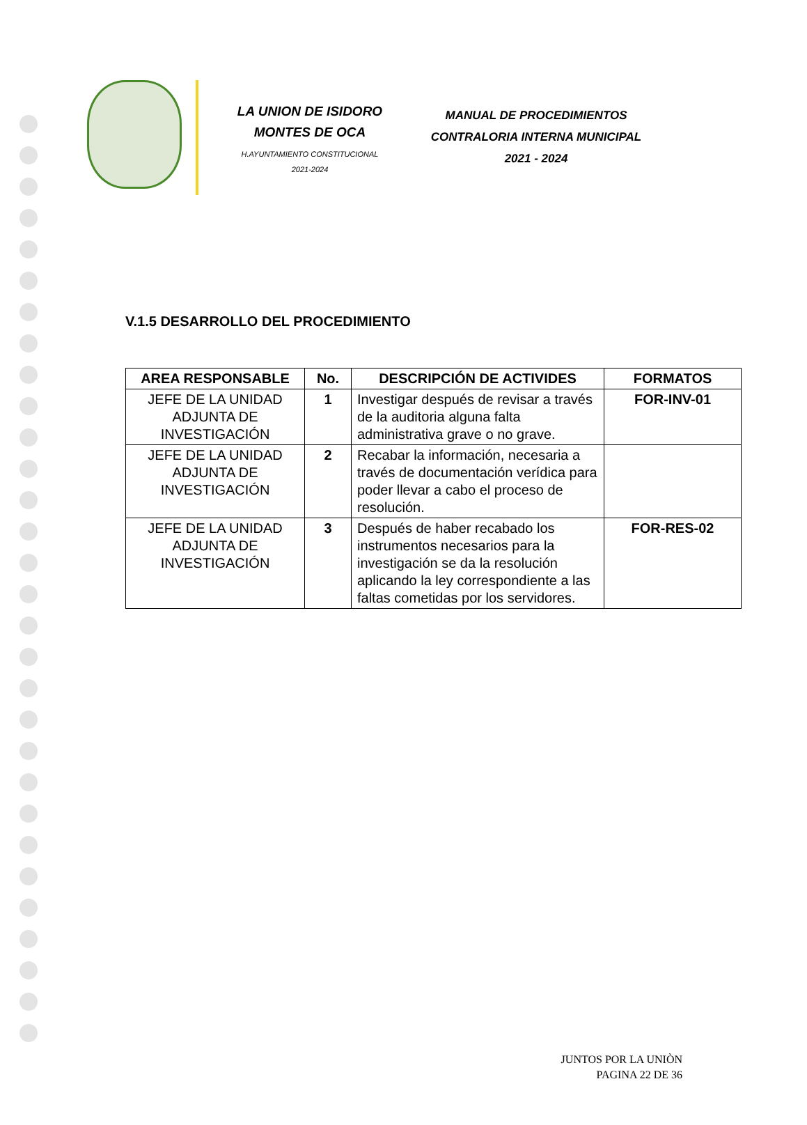LA UNION DE ISIDORO
MONTES DE OCA
H.AYUNTAMIENTO CONSTITUCIONAL
2021-2024
MANUAL DE PROCEDIMIENTOS
CONTRALORIA INTERNA MUNICIPAL
2021 - 2024
V.1.5 DESARROLLO DEL PROCEDIMIENTO
| AREA RESPONSABLE | No. | DESCRIPCIÓN DE ACTIVIDES | FORMATOS |
| --- | --- | --- | --- |
| JEFE DE LA UNIDAD ADJUNTA DE INVESTIGACIÓN | 1 | Investigar después de revisar a través de la auditoria alguna falta administrativa grave o no grave. | FOR-INV-01 |
| JEFE DE LA UNIDAD ADJUNTA DE INVESTIGACIÓN | 2 | Recabar la información, necesaria a través de documentación verídica para poder llevar a cabo el proceso de resolución. | |
| JEFE DE LA UNIDAD ADJUNTA DE INVESTIGACIÓN | 3 | Después de haber recabado los instrumentos necesarios para la investigación se da la resolución aplicando la ley correspondiente a las faltas cometidas por los servidores. | FOR-RES-02 |
JUNTOS POR LA UNIÒN
PAGINA 22 DE 36